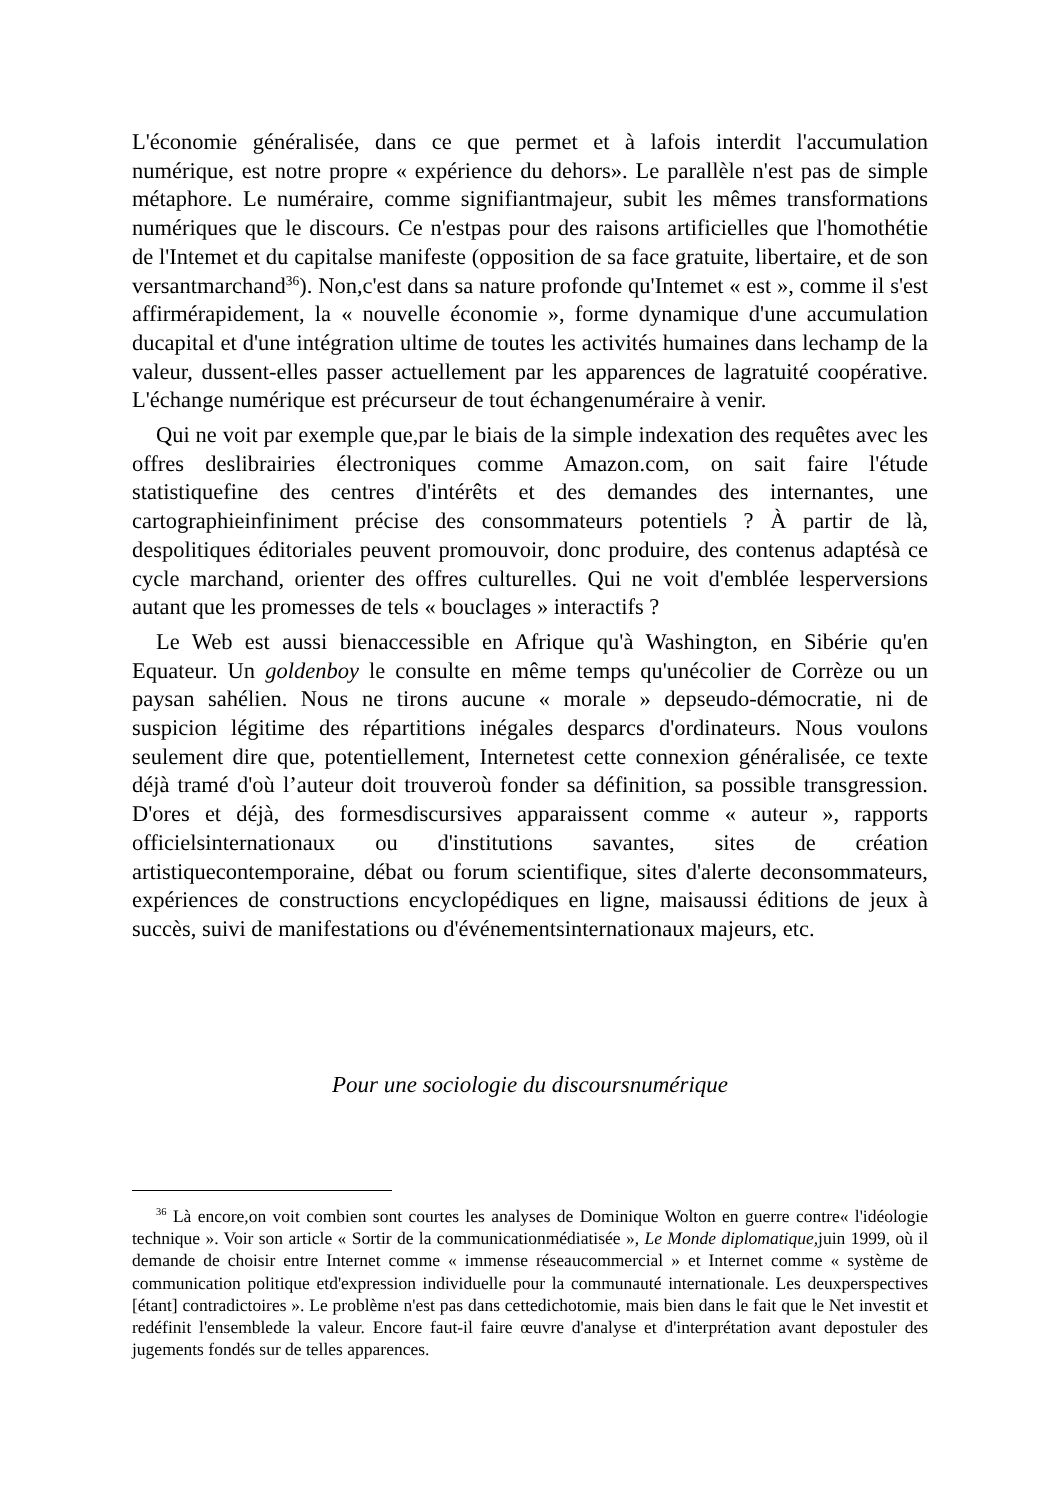L'économie généralisée, dans ce que permet et à lafois interdit l'accumulation numérique, est notre propre « expérience du dehors». Le parallèle n'est pas de simple métaphore. Le numéraire, comme signifiantmajeur, subit les mêmes transformations numériques que le discours. Ce n'estpas pour des raisons artificielles que l'homothétie de l'Intemet et du capitalse manifeste (opposition de sa face gratuite, libertaire, et de son versantmarchand<sup>36</sup>). Non,c'est dans sa nature profonde qu'Intemet « est », comme il s'est affirmérapidement, la « nouvelle économie », forme dynamique d'une accumulation ducapital et d'une intégration ultime de toutes les activités humaines dans lechamp de la valeur, dussent-elles passer actuellement par les apparences de lagratuité coopérative. L'échange numérique est précurseur de tout échangenuméraire à venir.
Qui ne voit par exemple que,par le biais de la simple indexation des requêtes avec les offres deslibrairies électroniques comme Amazon.com, on sait faire l'étude statistiquefine des centres d'intérêts et des demandes des internantes, une cartographieinfiniment précise des consommateurs potentiels ? À partir de là, despolitiques éditoriales peuvent promouvoir, donc produire, des contenus adaptésà ce cycle marchand, orienter des offres culturelles. Qui ne voit d'emblée lesperversions autant que les promesses de tels « bouclages » interactifs ?
Le Web est aussi bienaccessible en Afrique qu'à Washington, en Sibérie qu'en Equateur. Un goldenboy le consulte en même temps qu'unécolier de Corrèze ou un paysan sahélien. Nous ne tirons aucune « morale » depseudo-démocratie, ni de suspicion légitime des répartitions inégales desparcs d'ordinateurs. Nous voulons seulement dire que, potentiellement, Internetest cette connexion généralisée, ce texte déjà tramé d'où l’auteur doit trouveroù fonder sa définition, sa possible transgression. D'ores et déjà, des formesdiscursives apparaissent comme « auteur », rapports officielsinternationaux ou d'institutions savantes, sites de création artistiquecontemporaine, débat ou forum scientifique, sites d'alerte deconsommateurs, expériences de constructions encyclopédiques en ligne, maisaussi éditions de jeux à succès, suivi de manifestations ou d'événementsinternationaux majeurs, etc.
Pour une sociologie du discoursnumérique
<sup>36</sup> Là encore,on voit combien sont courtes les analyses de Dominique Wolton en guerre contre« l'idéologie technique ». Voir son article « Sortir de la communicationmédiatisée », Le Monde diplomatique, juin 1999, où il demande de choisir entre Internet comme « immense réseaucommercial » et Internet comme « système de communication politique etd'expression individuelle pour la communauté internationale. Les deuxperspectives [étant] contradictoires ». Le problème n'est pas dans cettedichotomie, mais bien dans le fait que le Net investit et redéfinit l'ensemblede la valeur. Encore faut-il faire œuvre d'analyse et d'interprétation avant depostuler des jugements fondés sur de telles apparences.